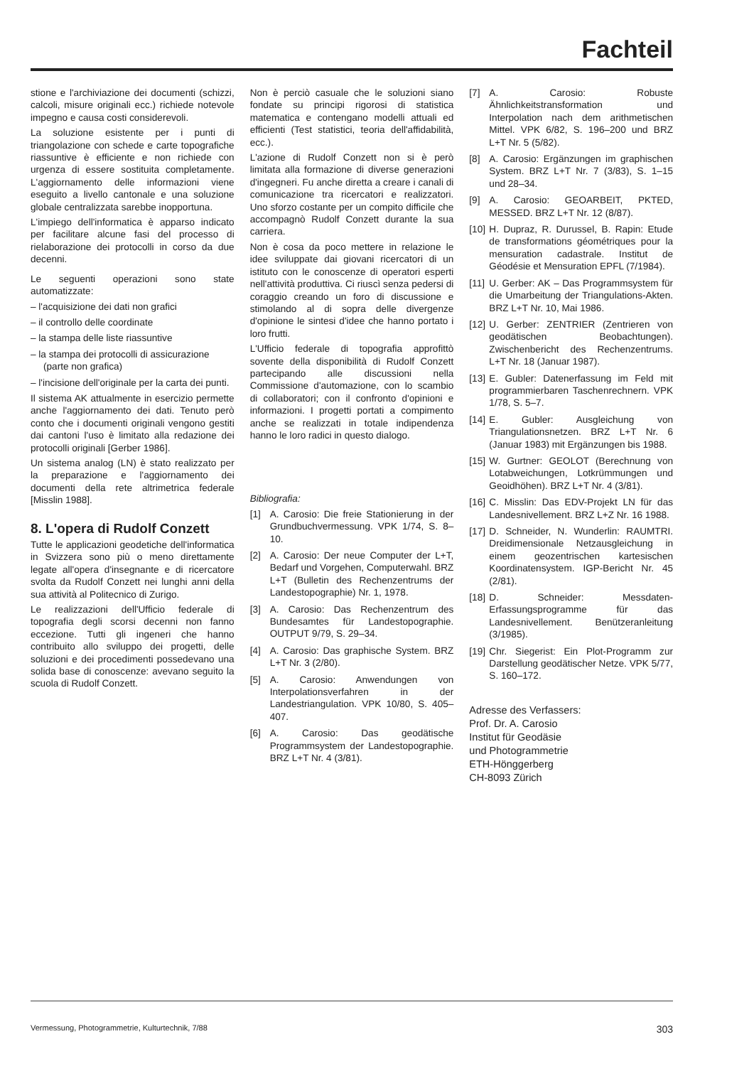Fachteil
stione e l'archiviazione dei documenti (schizzi, calcoli, misure originali ecc.) richiede notevole impegno e causa costi considerevoli.
La soluzione esistente per i punti di triangolazione con schede e carte topografiche riassuntive è efficiente e non richiede con urgenza di essere sostituita completamente. L'aggiornamento delle informazioni viene eseguito a livello cantonale e una soluzione globale centralizzata sarebbe inopportuna.
L'impiego dell'informatica è apparso indicato per facilitare alcune fasi del processo di rielaborazione dei protocolli in corso da due decenni.
Le seguenti operazioni sono state automatizzate:
– l'acquisizione dei dati non grafici
– il controllo delle coordinate
– la stampa delle liste riassuntive
– la stampa dei protocolli di assicurazione (parte non grafica)
– l'incisione dell'originale per la carta dei punti.
Il sistema AK attualmente in esercizio permette anche l'aggiornamento dei dati. Tenuto però conto che i documenti originali vengono gestiti dai cantoni l'uso è limitato alla redazione dei protocolli originali [Gerber 1986].
Un sistema analog (LN) è stato realizzato per la preparazione e l'aggiornamento dei documenti della rete altrimetrica federale [Misslin 1988].
8. L'opera di Rudolf Conzett
Tutte le applicazioni geodetiche dell'informatica in Svizzera sono più o meno direttamente legate all'opera d'insegnante e di ricercatore svolta da Rudolf Conzett nei lunghi anni della sua attività al Politecnico di Zurigo.
Le realizzazioni dell'Ufficio federale di topografia degli scorsi decenni non fanno eccezione. Tutti gli ingeneri che hanno contribuito allo sviluppo dei progetti, delle soluzioni e dei procedimenti possedevano una solida base di conoscenze: avevano seguito la scuola di Rudolf Conzett.
Non è perciò casuale che le soluzioni siano fondate su principi rigorosi di statistica matematica e contengano modelli attuali ed efficienti (Test statistici, teoria dell'affidabilità, ecc.).
L'azione di Rudolf Conzett non si è però limitata alla formazione di diverse generazioni d'ingegneri. Fu anche diretta a creare i canali di comunicazione tra ricercatori e realizzatori. Uno sforzo costante per un compito difficile che accompagnò Rudolf Conzett durante la sua carriera.
Non è cosa da poco mettere in relazione le idee sviluppate dai giovani ricercatori di un istituto con le conoscenze di operatori esperti nell'attività produttiva. Ci riuscì senza pedersi di coraggio creando un foro di discussione e stimolando al di sopra delle divergenze d'opinione le sintesi d'idee che hanno portato i loro frutti.
L'Ufficio federale di topografia approfittò sovente della disponibilità di Rudolf Conzett partecipando alle discussioni nella Commissione d'automazione, con lo scambio di collaboratori; con il confronto d'opinioni e informazioni. I progetti portati a compimento anche se realizzati in totale indipendenza hanno le loro radici in questo dialogo.
Bibliografia:
[1] A. Carosio: Die freie Stationierung in der Grundbuchvermessung. VPK 1/74, S. 8–10.
[2] A. Carosio: Der neue Computer der L+T, Bedarf und Vorgehen, Computerwahl. BRZ L+T (Bulletin des Rechenzentrums der Landestopographie) Nr. 1, 1978.
[3] A. Carosio: Das Rechenzentrum des Bundesamtes für Landestopographie. OUTPUT 9/79, S. 29–34.
[4] A. Carosio: Das graphische System. BRZ L+T Nr. 3 (2/80).
[5] A. Carosio: Anwendungen von Interpolationsverfahren in der Landestriangulation. VPK 10/80, S. 405–407.
[6] A. Carosio: Das geodätische Programmsystem der Landestopographie. BRZ L+T Nr. 4 (3/81).
[7] A. Carosio: Robuste Ähnlichkeitstransformation und Interpolation nach dem arithmetischen Mittel. VPK 6/82, S. 196–200 und BRZ L+T Nr. 5 (5/82).
[8] A. Carosio: Ergänzungen im graphischen System. BRZ L+T Nr. 7 (3/83), S. 1–15 und 28–34.
[9] A. Carosio: GEOARBEIT, PKTED, MESSED. BRZ L+T Nr. 12 (8/87).
[10] H. Dupraz, R. Durussel, B. Rapin: Etude de transformations géométriques pour la mensuration cadastrale. Institut de Géodésie et Mensuration EPFL (7/1984).
[11] U. Gerber: AK – Das Programmsystem für die Umarbeitung der Triangulations-Akten. BRZ L+T Nr. 10, Mai 1986.
[12] U. Gerber: ZENTRIER (Zentrieren von geodätischen Beobachtungen). Zwischenbericht des Rechenzentrums. L+T Nr. 18 (Januar 1987).
[13] E. Gubler: Datenerfassung im Feld mit programmierbaren Taschenrechnern. VPK 1/78, S. 5–7.
[14] E. Gubler: Ausgleichung von Triangulationsnetzen. BRZ L+T Nr. 6 (Januar 1983) mit Ergänzungen bis 1988.
[15] W. Gurtner: GEOLOT (Berechnung von Lotabweichungen, Lotkrümmungen und Geoidhöhen). BRZ L+T Nr. 4 (3/81).
[16] C. Misslin: Das EDV-Projekt LN für das Landesnivellement. BRZ L+Z Nr. 16 1988.
[17] D. Schneider, N. Wunderlin: RAUMTRI. Dreidimensionale Netzausgleichung in einem geozentrischen kartesischen Koordinatensystem. IGP-Bericht Nr. 45 (2/81).
[18] D. Schneider: Messdaten-Erfassungsprogramme für das Landesnivellement. Benützeranleitung (3/1985).
[19] Chr. Siegerist: Ein Plot-Programm zur Darstellung geodätischer Netze. VPK 5/77, S. 160–172.
Adresse des Verfassers:
Prof. Dr. A. Carosio
Institut für Geodäsie
und Photogrammetrie
ETH-Hönggerberg
CH-8093 Zürich
Vermessung, Photogrammetrie, Kulturtechnik, 7/88 303